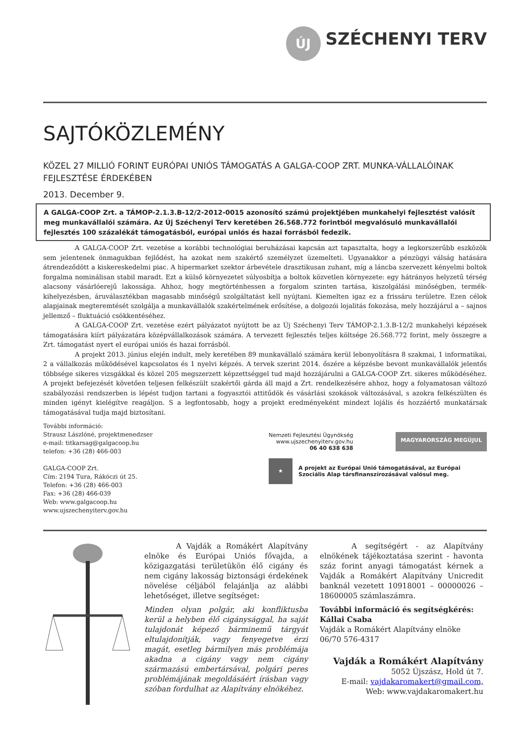ÚJ
SZÉCHENYI TERV
SAJTÓKÖZLEMÉNY
KÖZEL 27 MILLIÓ FORINT EURÓPAI UNIÓS TÁMOGATÁS A GALGA-COOP ZRT. MUNKA-VÁLLALÓINAK FEJLESZTÉSE ÉRDEKÉBEN
2013. December 9.
A GALGA-COOP Zrt. a TÁMOP-2.1.3.B-12/2-2012-0015 azonosító számú projektjében munkahelyi fejlesztést valósít meg munkavállalói számára. Az Új Széchenyi Terv keretében 26.568.772 forintból megvalósuló munkavállalói fejlesztés 100 százalékát támogatásból, európai uniós és hazai forrásból fedezik.
A GALGA-COOP Zrt. vezetése a korábbi technológiai beruházásai kapcsán azt tapasztalta, hogy a legkorszerűbb eszközök sem jelentenek önmagukban fejlődést, ha azokat nem szakértő személyzet üzemelteti. Ugyanakkor a pénzügyi válság hatására átrendeződött a kiskereskedelmi piac. A hipermarket szektor árbevétele drasztikusan zuhant, míg a láncba szervezett kényelmi boltok forgalma nominálisan stabil maradt. Ezt a külső környezetet súlyosbítja a boltok közvetlen környezete: egy hátrányos helyzetű térség alacsony vásárlóerejű lakossága. Ahhoz, hogy megtörténhessen a forgalom szinten tartása, kiszolgálási minőségben, termék-kihelyezésben, áruválasztékban magasabb minőségű szolgáltatást kell nyújtani. Kiemelten igaz ez a frissáru területre. Ezen célok alapjainak megteremtését szolgálja a munkavállalók szakértelmének erősítése, a dolgozói lojalitás fokozása, mely hozzájárul a – sajnos jellemző – fluktuáció csökkentéséhez.
A GALGA-COOP Zrt. vezetése ezért pályázatot nyújtott be az Új Széchenyi Terv TÁMOP-2.1.3.B-12/2 munkahelyi képzések támogatására kiírt pályázatára középvállalkozások számára. A tervezett fejlesztés teljes költsége 26.568.772 forint, mely összegre a Zrt. támogatást nyert el európai uniós és hazai forrásból.
A projekt 2013. június elején indult, mely keretében 89 munkavállaló számára kerül lebonyolításra 8 szakmai, 1 informatikai, 2 a vállalkozás működésével kapcsolatos és 1 nyelvi képzés. A tervek szerint 2014. őszére a képzésbe bevont munkavállalók jelentős többsége sikeres vizsgákkal és közel 205 megszerzett képzettséggel tud majd hozzájárulni a GALGA-COOP Zrt. sikeres működéséhez. A projekt befejezését követően teljesen felkészült szakértői gárda áll majd a Zrt. rendelkezésére ahhoz, hogy a folyamatosan változó szabályozási rendszerben is lépést tudjon tartani a fogyasztói attitűdök és vásárlási szokások változásával, s azokra felkészülten és minden igényt kielégítve reagáljon. S a legfontosabb, hogy a projekt eredményeként mindezt lojális és hozzáértő munkatársak támogatásával tudja majd biztosítani.
További információ:
Strausz Lászlóné, projektmenedzser
e-mail: titkarsag@galgacoop.hu
telefon: +36 (28) 466-003
GALGA-COOP Zrt.
Cím: 2194 Tura, Rákóczi út 25.
Telefon: +36 (28) 466-003
Fax: +36 (28) 466-039
Web: www.galgacoop.hu
www.ujszechenyiterv.gov.hu
Nemzeti Fejlesztési Ügynökség
www.ujszechenyiterv.gov.hu
06 40 638 638
MAGYARORSZÁG MEGÚJUL
★
A projekt az Európai Unió támogatásával, az Európai Szociális Alap társfinanszírozásával valósul meg.
A Vajdák a Romákért Alapítvány elnöke és Európai Uniós fővajda, a közigazgatási területükön élő cigány és nem cigány lakosság biztonsági érdekének növelése céljából felajánlja az alábbi lehetőséget, illetve segítséget:
Minden olyan polgár, aki konfliktusba kerül a helyben élő cigánysággal, ha saját tulajdonát képező bárminemű tárgyát eltulajdonítják, vagy fenyegetve érzi magát, esetleg bármilyen más problémája akadna a cigány vagy nem cigány származású embertársával, polgári peres problémájának megoldásáért írásban vagy szóban fordulhat az Alapítvány elnökéhez.
A segítségért - az Alapítvány elnökének tájékoztatása szerint - havonta száz forint anyagi támogatást kérnek a Vajdák a Romákért Alapítvány Unicredit banknál vezetett 10918001 – 00000026 – 18600005 számlaszámra.
További információ és segítségkérés:
Kállai Csaba
Vajdák a Romákért Alapítvány elnöke
06/70 576-4317
Vajdák a Romákért Alapítvány
5052 Újszász, Hold út 7.
E-mail: vajdakaromakert@gmail.com,
Web: www.vajdakaromakert.hu